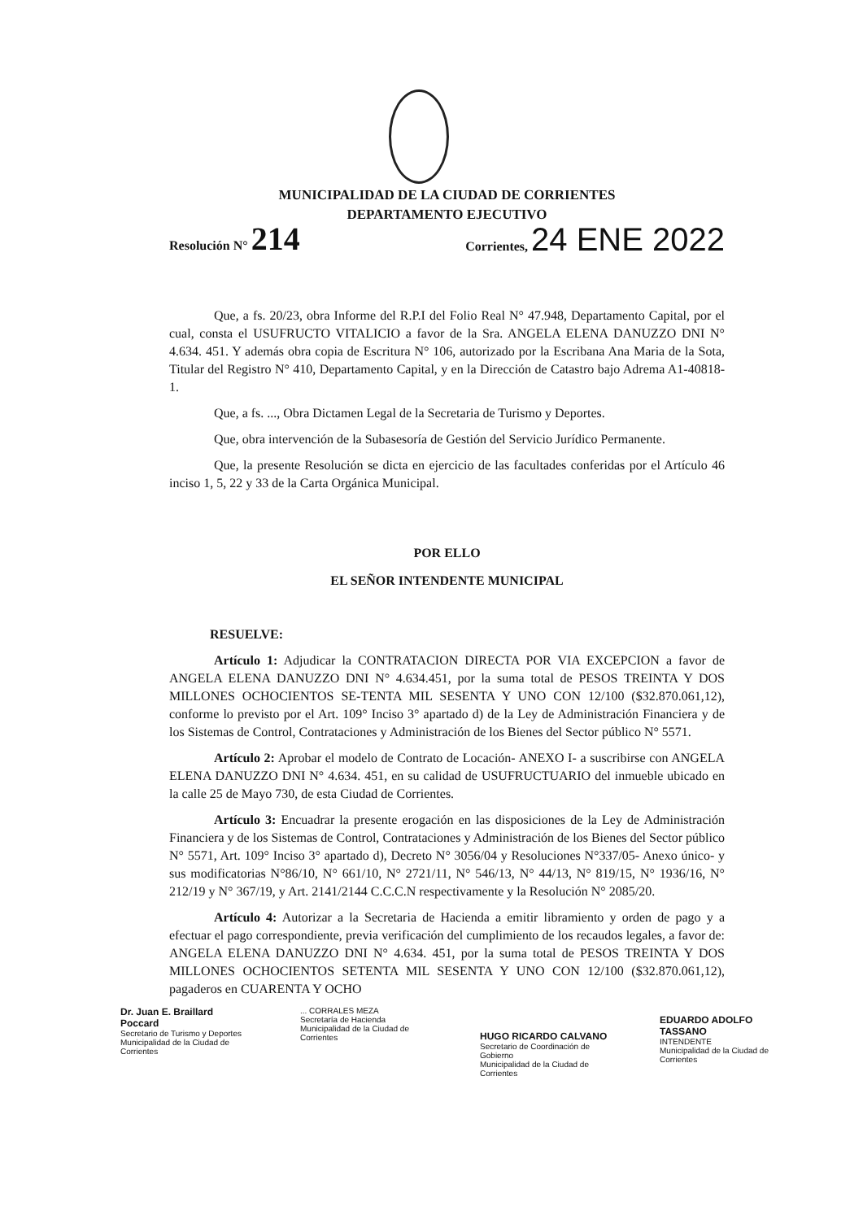MUNICIPALIDAD DE LA CIUDAD DE CORRIENTES
DEPARTAMENTO EJECUTIVO
Resolución N° 214 Corrientes, 24 ENE 2022
Que, a fs. 20/23, obra Informe del R.P.I del Folio Real N° 47.948, Departamento Capital, por el cual, consta el USUFRUCTO VITALICIO a favor de la Sra. ANGELA ELENA DANUZZO DNI N° 4.634. 451. Y además obra copia de Escritura N° 106, autorizado por la Escribana Ana Maria de la Sota, Titular del Registro N° 410, Departamento Capital, y en la Dirección de Catastro bajo Adrema A1-40818-1.
Que, a fs. ..., Obra Dictamen Legal de la Secretaria de Turismo y Deportes.
Que, obra intervención de la Subasesoría de Gestión del Servicio Jurídico Permanente.
Que, la presente Resolución se dicta en ejercicio de las facultades conferidas por el Artículo 46 inciso 1, 5, 22 y 33 de la Carta Orgánica Municipal.
POR ELLO
EL SEÑOR INTENDENTE MUNICIPAL
RESUELVE:
Artículo 1: Adjudicar la CONTRATACION DIRECTA POR VIA EXCEPCION a favor de ANGELA ELENA DANUZZO DNI N° 4.634.451, por la suma total de PESOS TREINTA Y DOS MILLONES OCHOCIENTOS SE-TENTA MIL SESENTA Y UNO CON 12/100 ($32.870.061,12), conforme lo previsto por el Art. 109° Inciso 3° apartado d) de la Ley de Administración Financiera y de los Sistemas de Control, Contrataciones y Administración de los Bienes del Sector público N° 5571.
Artículo 2: Aprobar el modelo de Contrato de Locación- ANEXO I- a suscribirse con ANGELA ELENA DANUZZO DNI N° 4.634. 451, en su calidad de USUFRUCTUARIO del inmueble ubicado en la calle 25 de Mayo 730, de esta Ciudad de Corrientes.
Artículo 3: Encuadrar la presente erogación en las disposiciones de la Ley de Administración Financiera y de los Sistemas de Control, Contrataciones y Administración de los Bienes del Sector público N° 5571, Art. 109° Inciso 3° apartado d), Decreto N° 3056/04 y Resoluciones N°337/05- Anexo único- y sus modificatorias N°86/10, N° 661/10, N° 2721/11, N° 546/13, N° 44/13, N° 819/15, N° 1936/16, N° 212/19 y N° 367/19, y Art. 2141/2144 C.C.C.N respectivamente y la Resolución N° 2085/20.
Artículo 4: Autorizar a la Secretaria de Hacienda a emitir libramiento y orden de pago y a efectuar el pago correspondiente, previa verificación del cumplimiento de los recaudos legales, a favor de: ANGELA ELENA DANUZZO DNI N° 4.634. 451, por la suma total de PESOS TREINTA Y DOS MILLONES OCHOCIENTOS SETENTA MIL SESENTA Y UNO CON 12/100 ($32.870.061,12), pagaderos en CUARENTA Y OCHO
Dr. Juan E. Braillard Poccard
Secretario de Turismo y Deportes
Municipalidad de la Ciudad de Corrientes
... CORRALES MEZA
Secretaría de Hacienda
Municipalidad de la Ciudad de Corrientes
HUGO RICARDO CALVANO
Secretario de Coordinación de Gobierno
Municipalidad de la Ciudad de Corrientes
EDUARDO ADOLFO TASSANO
INTENDENTE
Municipalidad de la Ciudad de Corrientes